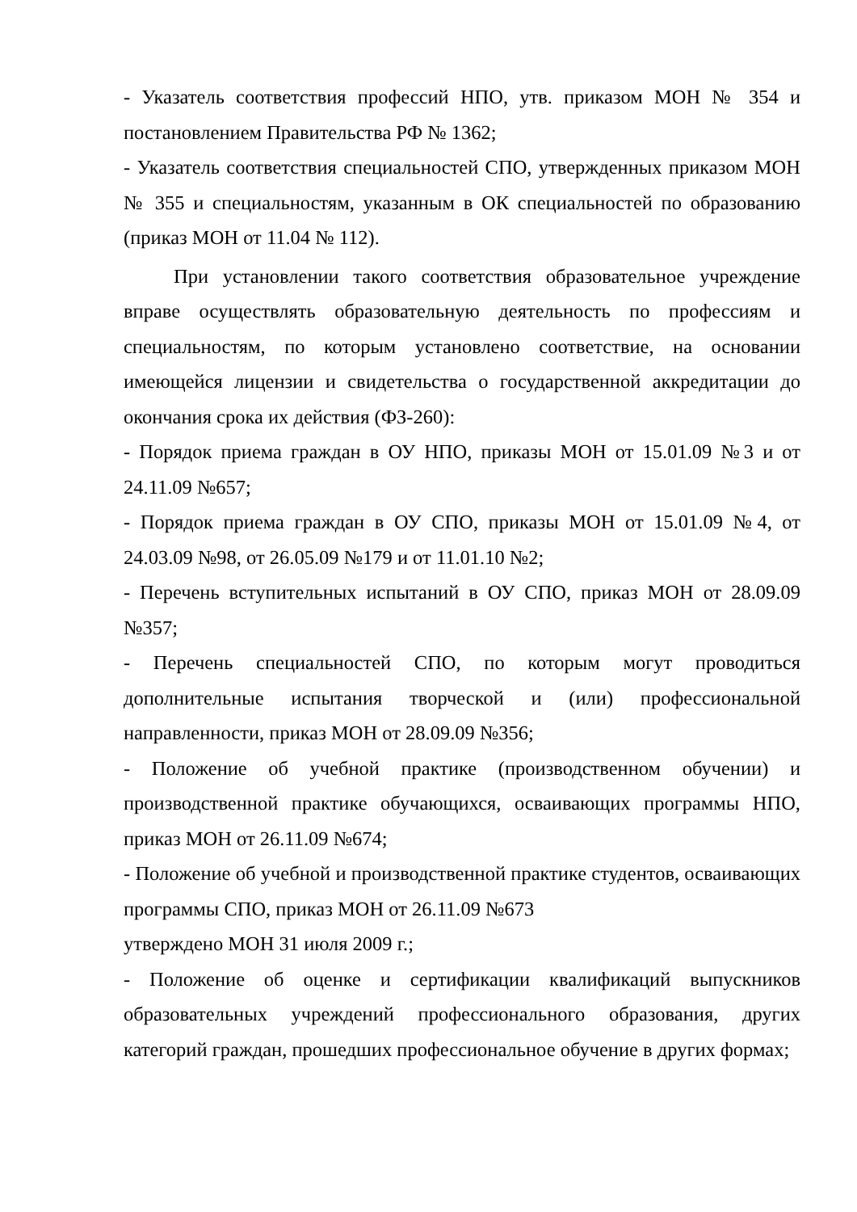- Указатель соответствия профессий НПО, утв. приказом МОН № 354 и постановлением Правительства РФ № 1362;
- Указатель соответствия специальностей СПО, утвержденных приказом МОН № 355 и специальностям, указанным в ОК специальностей по образованию (приказ МОН от 11.04 № 112).
При установлении такого соответствия образовательное учреждение вправе осуществлять образовательную деятельность по профессиям и специальностям, по которым установлено соответствие, на основании имеющейся лицензии и свидетельства о государственной аккредитации до окончания срока их действия (ФЗ-260):
- Порядок приема граждан в ОУ НПО, приказы МОН от 15.01.09 №3 и от 24.11.09 №657;
- Порядок приема граждан в ОУ СПО, приказы МОН от 15.01.09 №4, от 24.03.09 №98, от 26.05.09 №179 и от 11.01.10 №2;
- Перечень вступительных испытаний в ОУ СПО, приказ МОН от 28.09.09 №357;
- Перечень специальностей СПО, по которым могут проводиться дополнительные испытания творческой и (или) профессиональной направленности, приказ МОН от 28.09.09 №356;
- Положение об учебной практике (производственном обучении) и производственной практике обучающихся, осваивающих программы НПО, приказ МОН от 26.11.09 №674;
- Положение об учебной и производственной практике студентов, осваивающих программы СПО, приказ МОН от 26.11.09 №673
утверждено МОН 31 июля 2009 г.;
- Положение об оценке и сертификации квалификаций выпускников образовательных учреждений профессионального образования, других категорий граждан, прошедших профессиональное обучение в других формах;